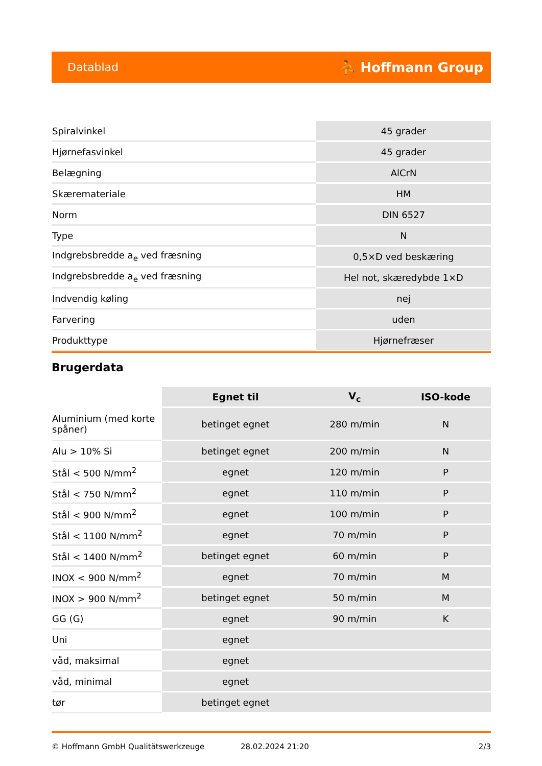Datablad ⛹ Hoffmann Group
| Spiralvinkel | 45 grader |
| Hjørnefasvinkel | 45 grader |
| Belægning | AlCrN |
| Skæremateriale | HM |
| Norm | DIN 6527 |
| Type | N |
| Indgrebsbredde a<sub>e</sub> ved fræsning | 0,5×D ved beskæring |
| Indgrebsbredde a<sub>e</sub> ved fræsning | Hel not, skæredybde 1×D |
| Indvendig køling | nej |
| Farvering | uden |
| Produkttype | Hjørnefræser |
Brugerdata
| | Egnet til | V<sub>c</sub> | ISO-kode |
| --- | --- | --- | --- |
| Aluminium (med korte spåner) | betinget egnet | 280 m/min | N |
| Alu > 10% Si | betinget egnet | 200 m/min | N |
| Stål < 500 N/mm<sup>2</sup> | egnet | 120 m/min | P |
| Stål < 750 N/mm<sup>2</sup> | egnet | 110 m/min | P |
| Stål < 900 N/mm<sup>2</sup> | egnet | 100 m/min | P |
| Stål < 1100 N/mm<sup>2</sup> | egnet | 70 m/min | P |
| Stål < 1400 N/mm<sup>2</sup> | betinget egnet | 60 m/min | P |
| INOX < 900 N/mm<sup>2</sup> | egnet | 70 m/min | M |
| INOX > 900 N/mm<sup>2</sup> | betinget egnet | 50 m/min | M |
| GG (G) | egnet | 90 m/min | K |
| Uni | egnet | | |
| våd, maksimal | egnet | | |
| våd, minimal | egnet | | |
| tør | betinget egnet | | |
© Hoffmann GmbH Qualitätswerkzeuge 28.02.2024 21:20 2/3